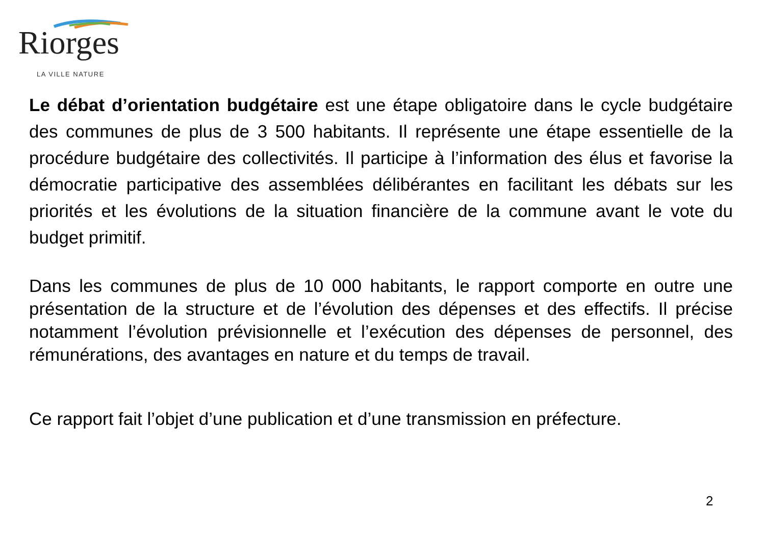Riorges
LA VILLE NATURE
Le débat d’orientation budgétaire est une étape obligatoire dans le cycle budgétaire des communes de plus de 3 500 habitants. Il représente une étape essentielle de la procédure budgétaire des collectivités. Il participe à l’information des élus et favorise la démocratie participative des assemblées délibérantes en facilitant les débats sur les priorités et les évolutions de la situation financière de la commune avant le vote du budget primitif.
Dans les communes de plus de 10 000 habitants, le rapport comporte en outre une présentation de la structure et de l’évolution des dépenses et des effectifs. Il précise notamment l’évolution prévisionnelle et l’exécution des dépenses de personnel, des rémunérations, des avantages en nature et du temps de travail.
Ce rapport fait l’objet d’une publication et d’une transmission en préfecture.
2